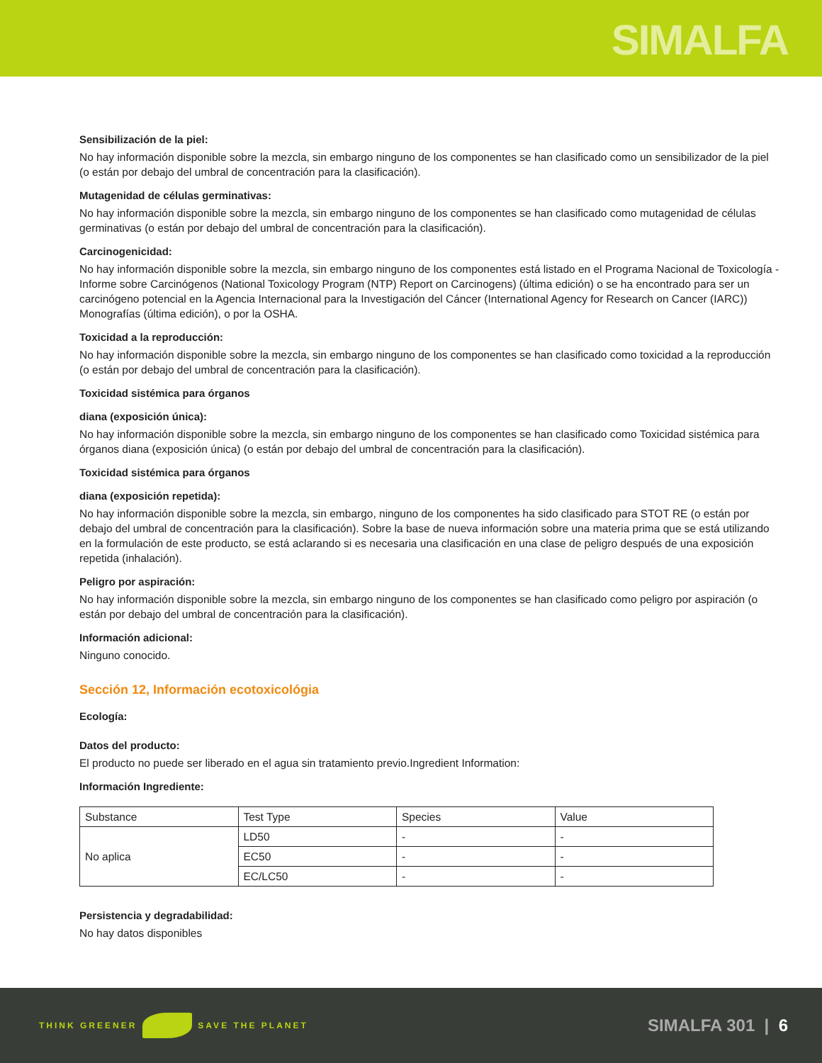SIMALFA
Sensibilización de la piel:
No hay información disponible sobre la mezcla, sin embargo ninguno de los componentes se han clasificado como un sensibilizador de la piel (o están por debajo del umbral de concentración para la clasificación).
Mutagenidad de células germinativas:
No hay información disponible sobre la mezcla, sin embargo ninguno de los componentes se han clasificado como mutagenidad de células germinativas (o están por debajo del umbral de concentración para la clasificación).
Carcinogenicidad:
No hay información disponible sobre la mezcla, sin embargo ninguno de los componentes está listado en el Programa Nacional de Toxicología - Informe sobre Carcinógenos (National Toxicology Program (NTP) Report on Carcinogens) (última edición) o se ha encontrado para ser un carcinógeno potencial en la Agencia Internacional para la Investigación del Cáncer (International Agency for Research on Cancer (IARC)) Monografías (última edición), o por la OSHA.
Toxicidad a la reproducción:
No hay información disponible sobre la mezcla, sin embargo ninguno de los componentes se han clasificado como toxicidad a la reproducción (o están por debajo del umbral de concentración para la clasificación).
Toxicidad sistémica para órganos
diana (exposición única):
No hay información disponible sobre la mezcla, sin embargo ninguno de los componentes se han clasificado como Toxicidad sistémica para órganos diana (exposición única) (o están por debajo del umbral de concentración para la clasificación).
Toxicidad sistémica para órganos
diana (exposición repetida):
No hay información disponible sobre la mezcla, sin embargo, ninguno de los componentes ha sido clasificado para STOT RE (o están por debajo del umbral de concentración para la clasificación). Sobre la base de nueva información sobre una materia prima que se está utilizando en la formulación de este producto, se está aclarando si es necesaria una clasificación en una clase de peligro después de una exposición repetida (inhalación).
Peligro por aspiración:
No hay información disponible sobre la mezcla, sin embargo ninguno de los componentes se han clasificado como peligro por aspiración (o están por debajo del umbral de concentración para la clasificación).
Información adicional:
Ninguno conocido.
Sección 12, Información ecotoxicológia
Ecología:
Datos del producto:
El producto no puede ser liberado en el agua sin tratamiento previo.Ingredient Information:
Información Ingrediente:
| Substance | Test Type | Species | Value |
| No aplica | LD50 | - | - |
| | EC50 | - | - |
| | EC/LC50 | - | - |
Persistencia y degradabilidad:
No hay datos disponibles
THINK GREENER SAVE THE PLANET
SIMALFA 301 | 6